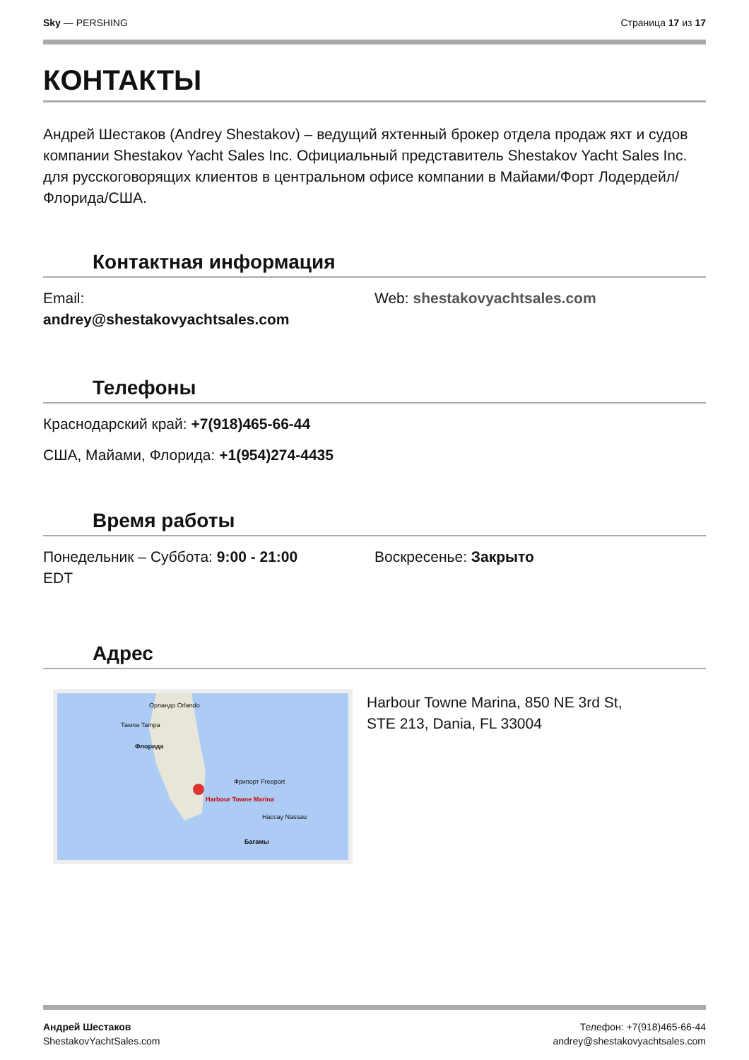Sky — PERSHING Страница 17 из 17
КОНТАКТЫ
Андрей Шестаков (Andrey Shestakov) – ведущий яхтенный брокер отдела продаж яхт и судов компании Shestakov Yacht Sales Inc. Официальный представитель Shestakov Yacht Sales Inc. для русскоговорящих клиентов в центральном офисе компании в Майами/Форт Лодердейл/Флорида/США.
Контактная информация
Email:
andrey@shestakovyachtsales.com
Web: shestakovyachtsales.com
Телефоны
Краснодарский край: +7(918)465-66-44
США, Майами, Флорида: +1(954)274-4435
Время работы
Понедельник – Суббота: 9:00 - 21:00
EDT
Воскресенье: Закрыто
Адрес
Орландо Orlando
Тампа Tampa
Флорида
Фрипорт Freeport
Harbour Towne Marina
Нассау Nassau
Багамы
Harbour Towne Marina, 850 NE 3rd St,
STE 213, Dania, FL 33004
Андрей Шестаков
ShestakovYachtSales.com
Телефон: +7(918)465-66-44
andrey@shestakovyachtsales.com